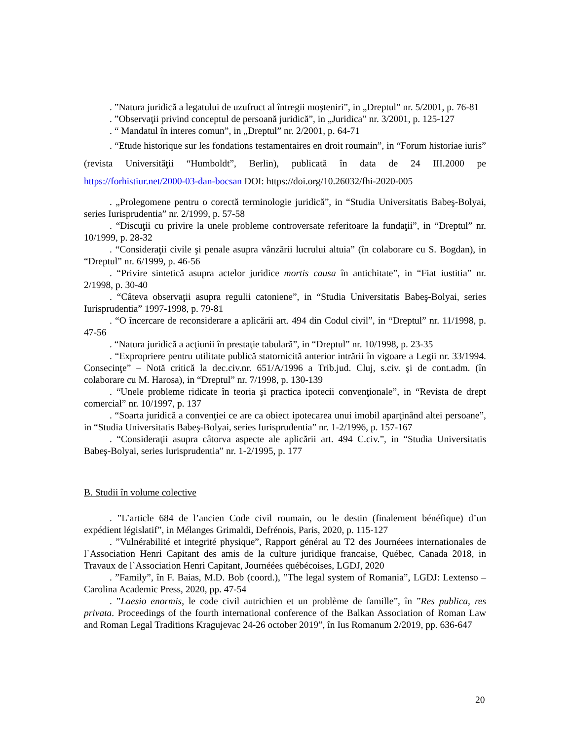. ”Natura juridică a legatului de uzufruct al întregii moşteniri”, in „Dreptul” nr. 5/2001, p. 76-81
. ”Observaţii privind conceptul de persoană juridică”, in „Juridica” nr. 3/2001, p. 125-127
. “ Mandatul în interes comun”, in „Dreptul” nr. 2/2001, p. 64-71
. “Etude historique sur les fondations testamentaires en droit roumain”, in “Forum historiae iuris” (revista Universităţii “Humboldt”, Berlin), publicată în data de 24 III.2000 pe https://forhistiur.net/2000-03-dan-bocsan DOI: https://doi.org/10.26032/fhi-2020-005
. „Prolegomene pentru o corectă terminologie juridică”, in “Studia Universitatis Babeş-Bolyai, series Iurisprudentia” nr. 2/1999, p. 57-58
. “Discuţii cu privire la unele probleme controversate referitoare la fundaţii”, in “Dreptul” nr. 10/1999, p. 28-32
. “Consideraţii civile şi penale asupra vânzării lucrului altuia” (în colaborare cu S. Bogdan), in “Dreptul” nr. 6/1999, p. 46-56
. “Privire sintetică asupra actelor juridice mortis causa în antichitate”, in “Fiat iustitia” nr. 2/1998, p. 30-40
. “Câteva observaţii asupra regulii catoniene”, in “Studia Universitatis Babeş-Bolyai, series Iurisprudentia” 1997-1998, p. 79-81
. “O încercare de reconsiderare a aplicării art. 494 din Codul civil”, in “Dreptul” nr. 11/1998, p. 47-56
. “Natura juridică a acţiunii în prestaţie tabulară”, in “Dreptul” nr. 10/1998, p. 23-35
. “Expropriere pentru utilitate publică statornicită anterior intrării în vigoare a Legii nr. 33/1994. Consecinţe” – Notă critică la dec.civ.nr. 651/A/1996 a Trib.jud. Cluj, s.civ. şi de cont.adm. (în colaborare cu M. Harosa), in “Dreptul” nr. 7/1998, p. 130-139
. “Unele probleme ridicate în teoria şi practica ipotecii convenţionale”, in “Revista de drept comercial” nr. 10/1997, p. 137
. “Soarta juridică a convenţiei ce are ca obiect ipotecarea unui imobil aparţinând altei persoane”, in “Studia Universitatis Babeş-Bolyai, series Iurisprudentia” nr. 1-2/1996, p. 157-167
. “Consideraţii asupra câtorva aspecte ale aplicării art. 494 C.civ.”, in “Studia Universitatis Babeş-Bolyai, series Iurisprudentia” nr. 1-2/1995, p. 177
B. Studii în volume colective
. ”L’article 684 de l’ancien Code civil roumain, ou le destin (finalement bénéfique) d’un expédient législatif”, in Mélanges Grimaldi, Defrénois, Paris, 2020, p. 115-127
. ”Vulnérabilité et integrité physique”, Rapport général au T2 des Journéees internationales de l`Association Henri Capitant des amis de la culture juridique francaise, Québec, Canada 2018, in Travaux de l`Association Henri Capitant, Journéées québécoises, LGDJ, 2020
. ”Family”, în F. Baias, M.D. Bob (coord.), ”The legal system of Romania”, LGDJ: Lextenso – Carolina Academic Press, 2020, pp. 47-54
. ”Laesio enormis, le code civil autrichien et un problème de famille”, în ”Res publica, res privata. Proceedings of the fourth international conference of the Balkan Association of Roman Law and Roman Legal Traditions Kragujevac 24-26 october 2019”, în Ius Romanum 2/2019, pp. 636-647
20